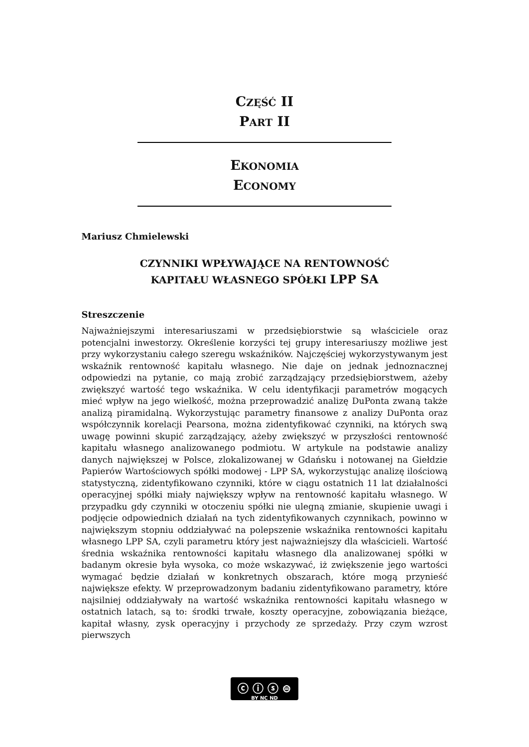CZĘŚĆ II
PART II
EKONOMIA
ECONOMY
Mariusz Chmielewski
CZYNNIKI WPŁYWAJĄCE NA RENTOWNOŚĆ
KAPITAŁU WŁASNEGO SPÓŁKI LPP SA
Streszczenie
Najważniejszymi interesariuszami w przedsiębiorstwie są właściciele oraz potencjalni inwestorzy. Określenie korzyści tej grupy interesariuszy możliwe jest przy wykorzystaniu całego szeregu wskaźników. Najczęściej wykorzystywanym jest wskaźnik rentowność kapitału własnego. Nie daje on jednak jednoznacznej odpowiedzi na pytanie, co mają zrobić zarządzający przedsiębiorstwem, ażeby zwiększyć wartość tego wskaźnika. W celu identyfikacji parametrów mogących mieć wpływ na jego wielkość, można przeprowadzić analizę DuPonta zwaną także analizą piramidalną. Wykorzystując parametry finansowe z analizy DuPonta oraz współczynnik korelacji Pearsona, można zidentyfikować czynniki, na których swą uwagę powinni skupić zarządzający, ażeby zwiększyć w przyszłości rentowność kapitału własnego analizowanego podmiotu. W artykule na podstawie analizy danych największej w Polsce, zlokalizowanej w Gdańsku i notowanej na Giełdzie Papierów Wartościowych spółki modowej - LPP SA, wykorzystując analizę ilościową statystyczną, zidentyfikowano czynniki, które w ciągu ostatnich 11 lat działalności operacyjnej spółki miały największy wpływ na rentowność kapitału własnego. W przypadku gdy czynniki w otoczeniu spółki nie ulegną zmianie, skupienie uwagi i podjęcie odpowiednich działań na tych zidentyfikowanych czynnikach, powinno w największym stopniu oddziaływać na polepszenie wskaźnika rentowności kapitału własnego LPP SA, czyli parametru który jest najważniejszy dla właścicieli. Wartość średnia wskaźnika rentowności kapitału własnego dla analizowanej spółki w badanym okresie była wysoka, co może wskazywać, iż zwiększenie jego wartości wymagać będzie działań w konkretnych obszarach, które mogą przynieść największe efekty. W przeprowadzonym badaniu zidentyfikowano parametry, które najsilniej oddziaływały na wartość wskaźnika rentowności kapitału własnego w ostatnich latach, są to: środki trwałe, koszty operacyjne, zobowiązania bieżące, kapitał własny, zysk operacyjny i przychody ze sprzedaży. Przy czym wzrost pierwszych
ⓒ ⓘ ⓢ ⊜
BY NC ND